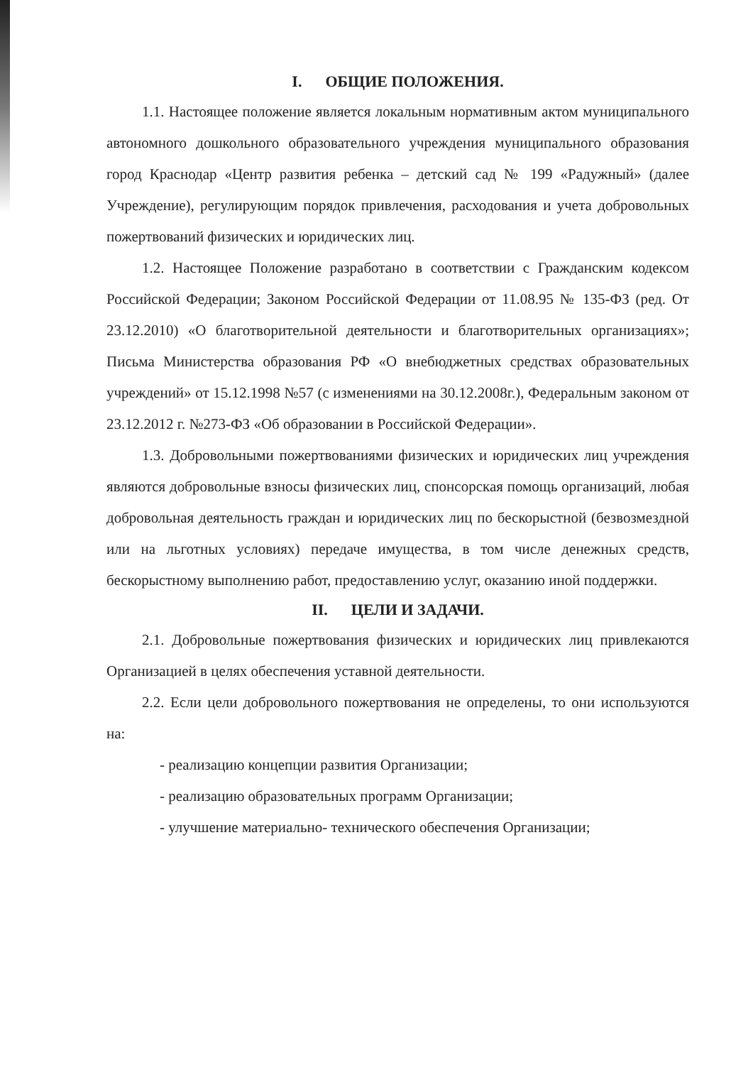I. ОБЩИЕ ПОЛОЖЕНИЯ.
1.1. Настоящее положение является локальным нормативным актом муниципального автономного дошкольного образовательного учреждения муниципального образования город Краснодар «Центр развития ребенка – детский сад № 199 «Радужный» (далее Учреждение), регулирующим порядок привлечения, расходования и учета добровольных пожертвований физических и юридических лиц.
1.2. Настоящее Положение разработано в соответствии с Гражданским кодексом Российской Федерации; Законом Российской Федерации от 11.08.95 № 135-ФЗ (ред. От 23.12.2010) «О благотворительной деятельности и благотворительных организациях»; Письма Министерства образования РФ «О внебюджетных средствах образовательных учреждений» от 15.12.1998 №57 (с изменениями на 30.12.2008г.), Федеральным законом от 23.12.2012 г. №273-ФЗ «Об образовании в Российской Федерации».
1.3. Добровольными пожертвованиями физических и юридических лиц учреждения являются добровольные взносы физических лиц, спонсорская помощь организаций, любая добровольная деятельность граждан и юридических лиц по бескорыстной (безвозмездной или на льготных условиях) передаче имущества, в том числе денежных средств, бескорыстному выполнению работ, предоставлению услуг, оказанию иной поддержки.
II. ЦЕЛИ И ЗАДАЧИ.
2.1. Добровольные пожертвования физических и юридических лиц привлекаются Организацией в целях обеспечения уставной деятельности.
2.2. Если цели добровольного пожертвования не определены, то они используются на:
- реализацию концепции развития Организации;
- реализацию образовательных программ Организации;
- улучшение материально- технического обеспечения Организации;